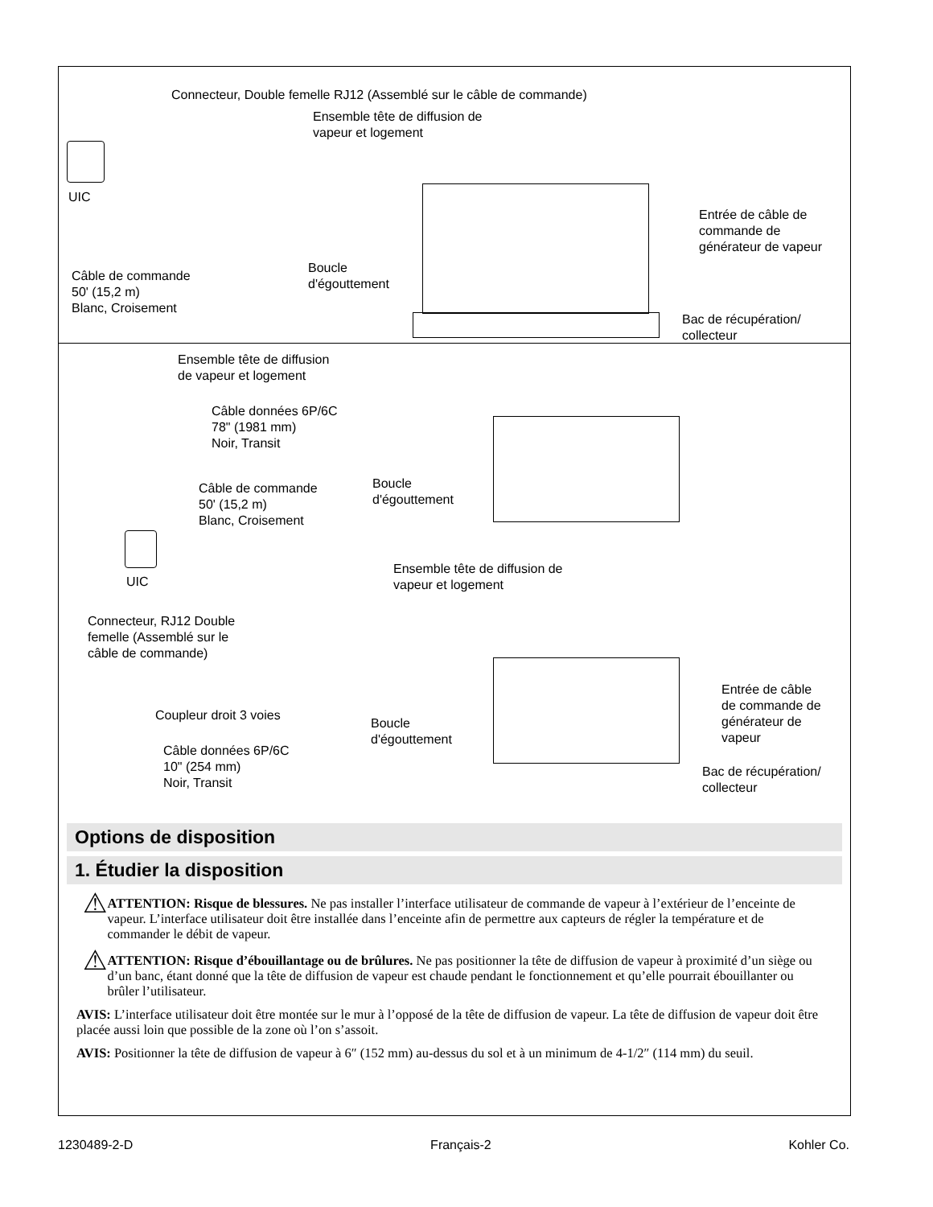Connecteur, Double femelle RJ12 (Assemblé sur le câble de commande)
Ensemble tête de diffusion de
vapeur et logement
UIC
Entrée de câble de
commande de
générateur de vapeur
Câble de commande
50' (15,2 m)
Blanc, Croisement
Boucle
d'égouttement
Bac de récupération/
collecteur
Ensemble tête de diffusion
de vapeur et logement
Câble données 6P/6C
78" (1981 mm)
Noir, Transit
Câble de commande
50' (15,2 m)
Blanc, Croisement
Boucle
d'égouttement
UIC
Ensemble tête de diffusion de
vapeur et logement
Connecteur, RJ12 Double
femelle (Assemblé sur le
câble de commande)
Entrée de câble
de commande de
générateur de
vapeur
Coupleur droit 3 voies
Boucle
d'égouttement
Câble données 6P/6C
10" (254 mm)
Noir, Transit
Bac de récupération/
collecteur
Options de disposition
1. Étudier la disposition
⚠
ATTENTION: Risque de blessures. Ne pas installer l’interface utilisateur de commande de vapeur à l’extérieur de l’enceinte de vapeur. L’interface utilisateur doit être installée dans l’enceinte afin de permettre aux capteurs de régler la température et de commander le débit de vapeur.
⚠
ATTENTION: Risque d’ébouillantage ou de brûlures. Ne pas positionner la tête de diffusion de vapeur à proximité d’un siège ou d’un banc, étant donné que la tête de diffusion de vapeur est chaude pendant le fonctionnement et qu’elle pourrait ébouillanter ou brûler l’utilisateur.
AVIS: L’interface utilisateur doit être montée sur le mur à l’opposé de la tête de diffusion de vapeur. La tête de diffusion de vapeur doit être placée aussi loin que possible de la zone où l’on s’assoit.
AVIS: Positionner la tête de diffusion de vapeur à 6″ (152 mm) au-dessus du sol et à un minimum de 4-1/2″ (114 mm) du seuil.
1230489-2-D Français-2 Kohler Co.